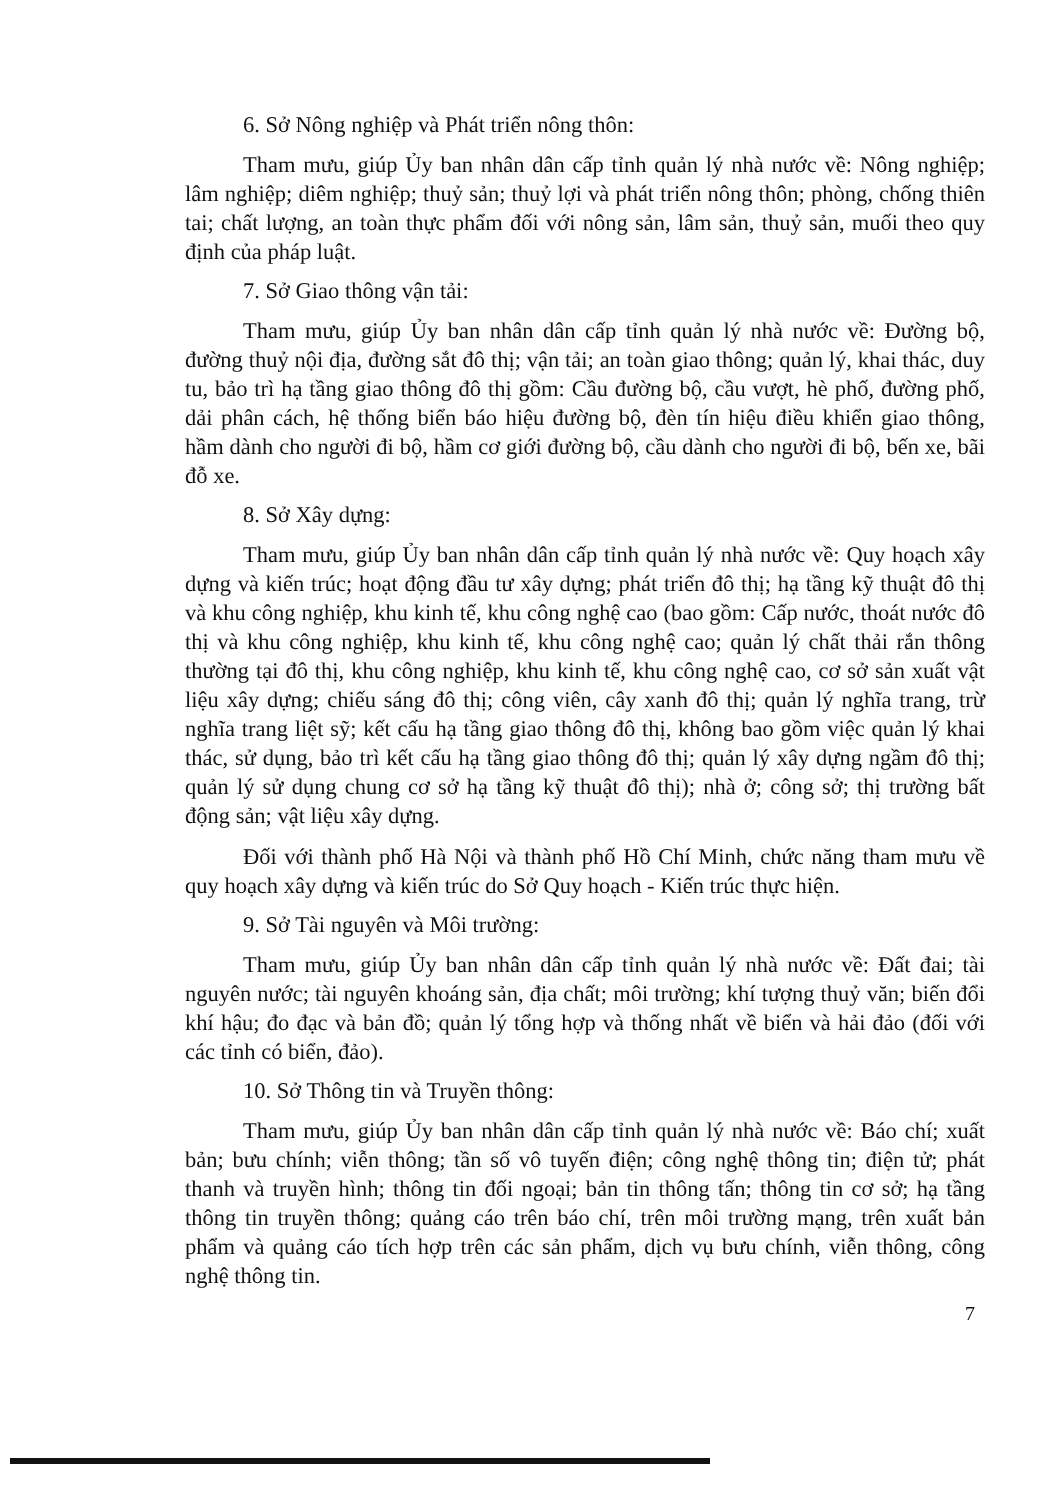6. Sở Nông nghiệp và Phát triển nông thôn:
Tham mưu, giúp Ủy ban nhân dân cấp tỉnh quản lý nhà nước về: Nông nghiệp; lâm nghiệp; diêm nghiệp; thuỷ sản; thuỷ lợi và phát triển nông thôn; phòng, chống thiên tai; chất lượng, an toàn thực phẩm đối với nông sản, lâm sản, thuỷ sản, muối theo quy định của pháp luật.
7. Sở Giao thông vận tải:
Tham mưu, giúp Ủy ban nhân dân cấp tỉnh quản lý nhà nước về: Đường bộ, đường thuỷ nội địa, đường sắt đô thị; vận tải; an toàn giao thông; quản lý, khai thác, duy tu, bảo trì hạ tầng giao thông đô thị gồm: Cầu đường bộ, cầu vượt, hè phố, đường phố, dải phân cách, hệ thống biển báo hiệu đường bộ, đèn tín hiệu điều khiển giao thông, hầm dành cho người đi bộ, hầm cơ giới đường bộ, cầu dành cho người đi bộ, bến xe, bãi đỗ xe.
8. Sở Xây dựng:
Tham mưu, giúp Ủy ban nhân dân cấp tỉnh quản lý nhà nước về: Quy hoạch xây dựng và kiến trúc; hoạt động đầu tư xây dựng; phát triển đô thị; hạ tầng kỹ thuật đô thị và khu công nghiệp, khu kinh tế, khu công nghệ cao (bao gồm: Cấp nước, thoát nước đô thị và khu công nghiệp, khu kinh tế, khu công nghệ cao; quản lý chất thải rắn thông thường tại đô thị, khu công nghiệp, khu kinh tế, khu công nghệ cao, cơ sở sản xuất vật liệu xây dựng; chiếu sáng đô thị; công viên, cây xanh đô thị; quản lý nghĩa trang, trừ nghĩa trang liệt sỹ; kết cấu hạ tầng giao thông đô thị, không bao gồm việc quản lý khai thác, sử dụng, bảo trì kết cấu hạ tầng giao thông đô thị; quản lý xây dựng ngầm đô thị; quản lý sử dụng chung cơ sở hạ tầng kỹ thuật đô thị); nhà ở; công sở; thị trường bất động sản; vật liệu xây dựng.
Đối với thành phố Hà Nội và thành phố Hồ Chí Minh, chức năng tham mưu về quy hoạch xây dựng và kiến trúc do Sở Quy hoạch - Kiến trúc thực hiện.
9. Sở Tài nguyên và Môi trường:
Tham mưu, giúp Ủy ban nhân dân cấp tỉnh quản lý nhà nước về: Đất đai; tài nguyên nước; tài nguyên khoáng sản, địa chất; môi trường; khí tượng thuỷ văn; biến đổi khí hậu; đo đạc và bản đồ; quản lý tổng hợp và thống nhất về biển và hải đảo (đối với các tỉnh có biển, đảo).
10. Sở Thông tin và Truyền thông:
Tham mưu, giúp Ủy ban nhân dân cấp tỉnh quản lý nhà nước về: Báo chí; xuất bản; bưu chính; viễn thông; tần số vô tuyến điện; công nghệ thông tin; điện tử; phát thanh và truyền hình; thông tin đối ngoại; bản tin thông tấn; thông tin cơ sở; hạ tầng thông tin truyền thông; quảng cáo trên báo chí, trên môi trường mạng, trên xuất bản phẩm và quảng cáo tích hợp trên các sản phẩm, dịch vụ bưu chính, viễn thông, công nghệ thông tin.
7